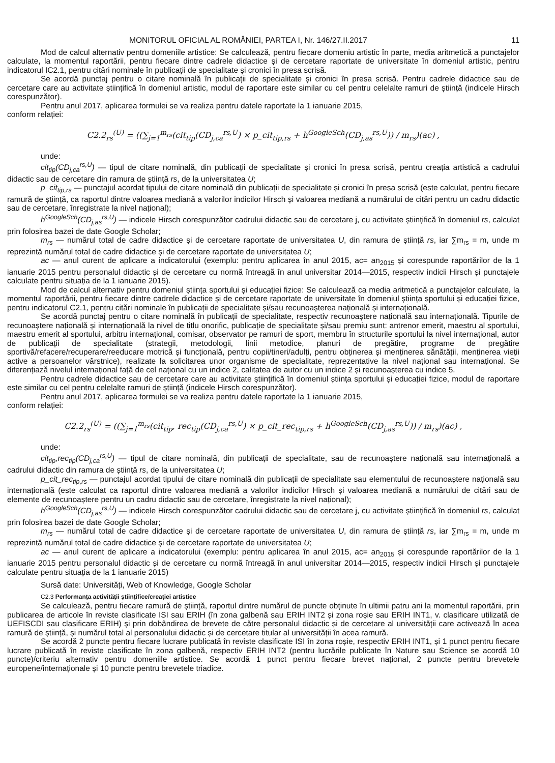MONITORUL OFICIAL AL ROMÂNIEI, PARTEA I, Nr. 146/27.II.2017 11
Mod de calcul alternativ pentru domeniile artistice: Se calculează, pentru fiecare domeniu artistic în parte, media aritmetică a punctajelor calculate, la momentul raportării, pentru fiecare dintre cadrele didactice și de cercetare raportate de universitate în domeniul artistic, pentru indicatorul IC2.1, pentru citări nominale în publicații de specialitate și cronici în presa scrisă.
Se acordă punctaj pentru o citare nominală în publicații de specialitate și cronici în presa scrisă. Pentru cadrele didactice sau de cercetare care au activitate științifică în domeniul artistic, modul de raportare este similar cu cel pentru celelalte ramuri de știință (indicele Hirsch corespunzător).
Pentru anul 2017, aplicarea formulei se va realiza pentru datele raportate la 1 ianuarie 2015,
conform relației:
C2.2<sub>rs</sub><sup>(U)</sup> = ((∑<sub>j=1</sub><sup>m<sub>rs</sub></sup>(cit<sub>tip</sub>(CD<sub>j,ca</sub><sup>rs,U</sup>) × p_cit<sub>tip,rs</sub> + h<sup>GoogleSch</sup>(CD<sub>j,as</sub><sup>rs,U</sup>)) / m<sub>rs</sub>)(ac) ,
unde:
cit<sub>tip</sub>(CD<sub>j,ca</sub><sup>rs,U</sup>) — tipul de citare nominală, din publicații de specialitate și cronici în presa scrisă, pentru creația artistică a cadrului didactic sau de cercetare din ramura de știință rs, de la universitatea U;
p_cit<sub>tip,rs</sub> — punctajul acordat tipului de citare nominală din publicații de specialitate și cronici în presa scrisă (este calculat, pentru fiecare ramură de știință, ca raportul dintre valoarea mediană a valorilor indicilor Hirsch și valoarea mediană a numărului de citări pentru un cadru didactic sau de cercetare, înregistrate la nivel național);
h<sup>GoogleSch</sup>(CD<sub>j,as</sub><sup>rs,U</sup>) — indicele Hirsch corespunzător cadrului didactic sau de cercetare j, cu activitate științifică în domeniul rs, calculat prin folosirea bazei de date Google Scholar;
m<sub>rs</sub> — numărul total de cadre didactice și de cercetare raportate de universitatea U, din ramura de știință rs, iar ∑m<sub>rs</sub> = m, unde m reprezintă numărul total de cadre didactice și de cercetare raportate de universitatea U;
ac — anul curent de aplicare a indicatorului (exemplu: pentru aplicarea în anul 2015, ac= an<sub>2015</sub> și corespunde raportărilor de la 1 ianuarie 2015 pentru personalul didactic și de cercetare cu normă întreagă în anul universitar 2014—2015, respectiv indicii Hirsch și punctajele calculate pentru situația de la 1 ianuarie 2015).
Mod de calcul alternativ pentru domeniul știința sportului și educației fizice: Se calculează ca media aritmetică a punctajelor calculate, la momentul raportării, pentru fiecare dintre cadrele didactice și de cercetare raportate de universitate în domeniul știința sportului și educației fizice, pentru indicatorul C2.1, pentru citări nominale în publicații de specialitate și/sau recunoașterea națională și internațională.
Se acordă punctaj pentru o citare nominală în publicații de specialitate, respectiv recunoaștere națională sau internațională. Tipurile de recunoaștere națională și internațională la nivel de titlu onorific, publicație de specialitate și/sau premiu sunt: antrenor emerit, maestru al sportului, maestru emerit al sportului, arbitru internațional, comisar, observator pe ramuri de sport, membru în structurile sportului la nivel internațional, autor de publicații de specialitate (strategii, metodologii, linii metodice, planuri de pregătire, programe de pregătire sportivă/refacere/recuperare/reeducare motrică și funcțională, pentru copii/tineri/adulți, pentru obținerea și menținerea sănătății, menținerea vieții active a persoanelor vârstnice), realizate la solicitarea unor organisme de specialitate, reprezentative la nivel național sau internațional. Se diferențiază nivelul internațional față de cel național cu un indice 2, calitatea de autor cu un indice 2 și recunoașterea cu indice 5.
Pentru cadrele didactice sau de cercetare care au activitate științifică în domeniul știința sportului și educației fizice, modul de raportare este similar cu cel pentru celelalte ramuri de știință (indicele Hirsch corespunzător).
Pentru anul 2017, aplicarea formulei se va realiza pentru datele raportate la 1 ianuarie 2015,
conform relației:
C2.2<sub>rs</sub><sup>(U)</sup> = ((∑<sub>j=1</sub><sup>m<sub>rs</sub></sup>(cit<sub>tip</sub>, rec<sub>tip</sub>(CD<sub>j,ca</sub><sup>rs,U</sup>) × p_cit_rec<sub>tip,rs</sub> + h<sup>GoogleSch</sup>(CD<sub>j,as</sub><sup>rs,U</sup>)) / m<sub>rs</sub>)(ac) ,
unde:
cit<sub>tip</sub>,rec<sub>tip</sub>(CD<sub>j,ca</sub><sup>rs,U</sup>) — tipul de citare nominală, din publicații de specialitate, sau de recunoaștere națională sau internațională a cadrului didactic din ramura de știință rs, de la universitatea U;
p_cit_rec<sub>tip,rs</sub> — punctajul acordat tipului de citare nominală din publicații de specialitate sau elementului de recunoaștere națională sau internațională (este calculat ca raportul dintre valoarea mediană a valorilor indicilor Hirsch și valoarea mediană a numărului de citări sau de elemente de recunoaștere pentru un cadru didactic sau de cercetare, înregistrate la nivel național);
h<sup>GoogleSch</sup>(CD<sub>j,as</sub><sup>rs,U</sup>) — indicele Hirsch corespunzător cadrului didactic sau de cercetare j, cu activitate științifică în domeniul rs, calculat prin folosirea bazei de date Google Scholar;
m<sub>rs</sub> — numărul total de cadre didactice și de cercetare raportate de universitatea U, din ramura de știință rs, iar ∑m<sub>rs</sub> = m, unde m reprezintă numărul total de cadre didactice și de cercetare raportate de universitatea U;
ac — anul curent de aplicare a indicatorului (exemplu: pentru aplicarea în anul 2015, ac= an<sub>2015</sub> și corespunde raportărilor de la 1 ianuarie 2015 pentru personalul didactic și de cercetare cu normă întreagă în anul universitar 2014—2015, respectiv indicii Hirsch și punctajele calculate pentru situația de la 1 ianuarie 2015)
Sursă date: Universități, Web of Knowledge, Google Scholar
C2.3 Performanța activității științifice/creației artistice
Se calculează, pentru fiecare ramură de știință, raportul dintre numărul de puncte obținute în ultimii patru ani la momentul raportării, prin publicarea de articole în reviste clasificate ISI sau ERIH (în zona galbenă sau ERIH INT2 și zona roșie sau ERIH INT1, v. clasificare utilizată de UEFISCDI sau clasificare ERIH) și prin dobândirea de brevete de către personalul didactic și de cercetare al universității care activează în acea ramură de știință, și numărul total al personalului didactic și de cercetare titular al universității în acea ramură.
Se acordă 2 puncte pentru fiecare lucrare publicată în reviste clasificate ISI în zona roșie, respectiv ERIH INT1, și 1 punct pentru fiecare lucrare publicată în reviste clasificate în zona galbenă, respectiv ERIH INT2 (pentru lucrările publicate în Nature sau Science se acordă 10 puncte)/criteriu alternativ pentru domeniile artistice. Se acordă 1 punct pentru fiecare brevet național, 2 puncte pentru brevetele europene/internaționale și 10 puncte pentru brevetele triadice.